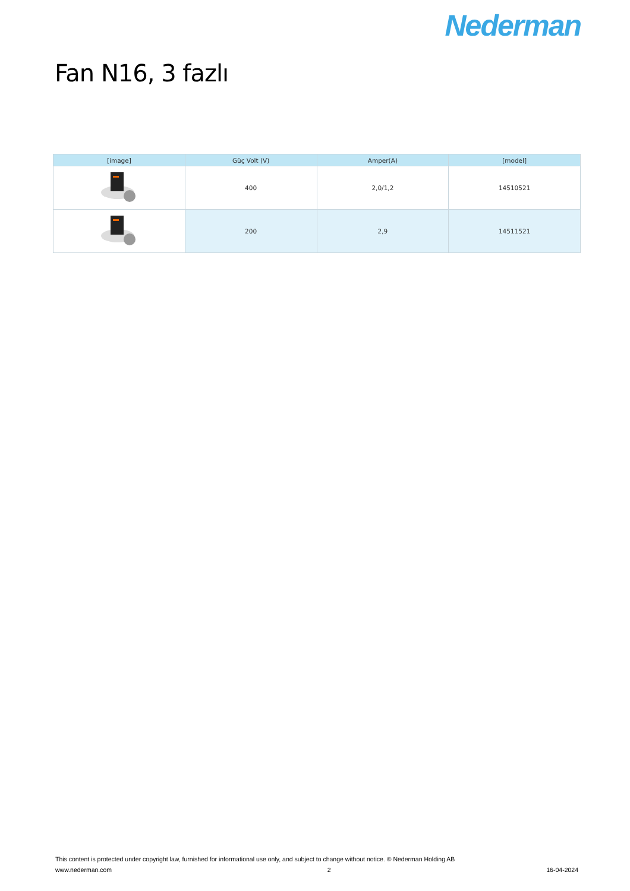Nederman
Fan N16, 3 fazlı
| [image] | Güç Volt (V) | Amper(A) | [model] |
| --- | --- | --- | --- |
| | 400 | 2,0/1,2 | 14510521 |
| | 200 | 2,9 | 14511521 |
This content is protected under copyright law, furnished for informational use only, and subject to change without notice. © Nederman Holding AB
www.nederman.com 2 16-04-2024